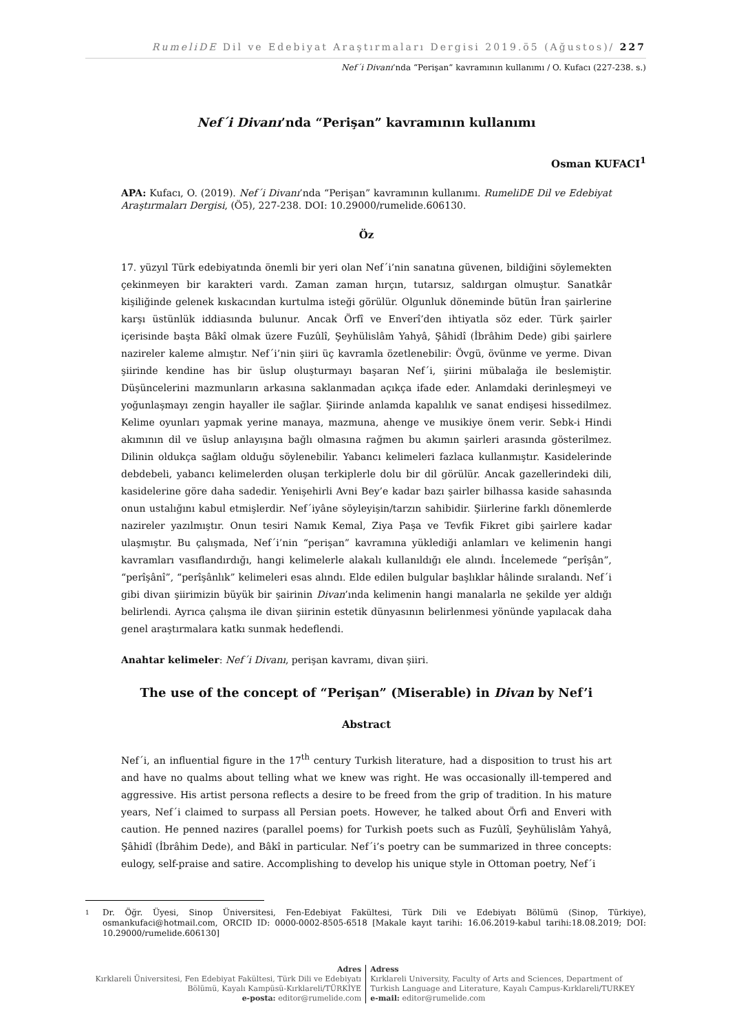RumeliDE Dil ve Edebiyat Araştırmaları Dergisi 2019.ö5 (Ağustos)/ 227
Nef´i Divanı’nda “Perişan” kavramının kullanımı / O. Kufacı (227-238. s.)
Nef´i Divanı’nda “Perişan” kavramının kullanımı
Osman KUFACI<sup>1</sup>
APA: Kufacı, O. (2019). Nef´i Divanı’nda “Perişan” kavramının kullanımı. RumeliDE Dil ve Edebiyat Araştırmaları Dergisi, (Ö5), 227-238. DOI: 10.29000/rumelide.606130.
Öz
17. yüzyıl Türk edebiyatında önemli bir yeri olan Nef´i’nin sanatına güvenen, bildiğini söylemekten çekinmeyen bir karakteri vardı. Zaman zaman hırçın, tutarsız, saldırgan olmuştur. Sanatkâr kişiliğinde gelenek kıskacından kurtulma isteği görülür. Olgunluk döneminde bütün İran şairlerine karşı üstünlük iddiasında bulunur. Ancak Örfî ve Enverî’den ihtiyatla söz eder. Türk şairler içerisinde başta Bâkî olmak üzere Fuzûlî, Şeyhülislâm Yahyâ, Şâhidî (İbrâhim Dede) gibi şairlere nazireler kaleme almıştır. Nef´i’nin şiiri üç kavramla özetlenebilir: Övgü, övünme ve yerme. Divan şiirinde kendine has bir üslup oluşturmayı başaran Nef´i, şiirini mübalağa ile beslemiştir. Düşüncelerini mazmunların arkasına saklanmadan açıkça ifade eder. Anlamdaki derinleşmeyi ve yoğunlaşmayı zengin hayaller ile sağlar. Şiirinde anlamda kapalılık ve sanat endişesi hissedilmez. Kelime oyunları yapmak yerine manaya, mazmuna, ahenge ve musikiye önem verir. Sebk-i Hindi akımının dil ve üslup anlayışına bağlı olmasına rağmen bu akımın şairleri arasında gösterilmez. Dilinin oldukça sağlam olduğu söylenebilir. Yabancı kelimeleri fazlaca kullanmıştır. Kasidelerinde debdebeli, yabancı kelimelerden oluşan terkiplerle dolu bir dil görülür. Ancak gazellerindeki dili, kasidelerine göre daha sadedir. Yenişehirli Avni Bey’e kadar bazı şairler bilhassa kaside sahasında onun ustalığını kabul etmişlerdir. Nef´iyâne söyleyişin/tarzın sahibidir. Şiirlerine farklı dönemlerde nazireler yazılmıştır. Onun tesiri Namık Kemal, Ziya Paşa ve Tevfik Fikret gibi şairlere kadar ulaşmıştır. Bu çalışmada, Nef´i’nin “perişan” kavramına yüklediği anlamları ve kelimenin hangi kavramları vasıflandırdığı, hangi kelimelerle alakalı kullanıldığı ele alındı. İncelemede “perîşân”, “perîşânî”, “perîşânlık” kelimeleri esas alındı. Elde edilen bulgular başlıklar hâlinde sıralandı. Nef´i gibi divan şiirimizin büyük bir şairinin Divan’ında kelimenin hangi manalarla ne şekilde yer aldığı belirlendi. Ayrıca çalışma ile divan şiirinin estetik dünyasının belirlenmesi yönünde yapılacak daha genel araştırmalara katkı sunmak hedeflendi.
Anahtar kelimeler: Nef´i Divanı, perişan kavramı, divan şiiri.
The use of the concept of “Perişan” (Miserable) in Divan by Nef’i
Abstract
Nef´i, an influential figure in the 17<sup>th</sup> century Turkish literature, had a disposition to trust his art and have no qualms about telling what we knew was right. He was occasionally ill-tempered and aggressive. His artist persona reflects a desire to be freed from the grip of tradition. In his mature years, Nef´i claimed to surpass all Persian poets. However, he talked about Örfi and Enveri with caution. He penned nazires (parallel poems) for Turkish poets such as Fuzûlî, Şeyhülislâm Yahyâ, Şâhidî (İbrâhim Dede), and Bâkî in particular. Nef´i’s poetry can be summarized in three concepts: eulogy, self-praise and satire. Accomplishing to develop his unique style in Ottoman poetry, Nef´i
1
Dr. Öğr. Üyesi, Sinop Üniversitesi, Fen-Edebiyat Fakültesi, Türk Dili ve Edebiyatı Bölümü (Sinop, Türkiye), osmankufaci@hotmail.com, ORCID ID: 0000-0002-8505-6518 [Makale kayıt tarihi: 16.06.2019-kabul tarihi:18.08.2019; DOI: 10.29000/rumelide.606130]
Adres
Kırklareli Üniversitesi, Fen Edebiyat Fakültesi, Türk Dili ve Edebiyatı
Bölümü, Kayalı Kampüsü-Kırklareli/TÜRKİYE
e-posta: editor@rumelide.com
Adress
Kırklareli University, Faculty of Arts and Sciences, Department of
Turkish Language and Literature, Kayalı Campus-Kırklareli/TURKEY
e-mail: editor@rumelide.com